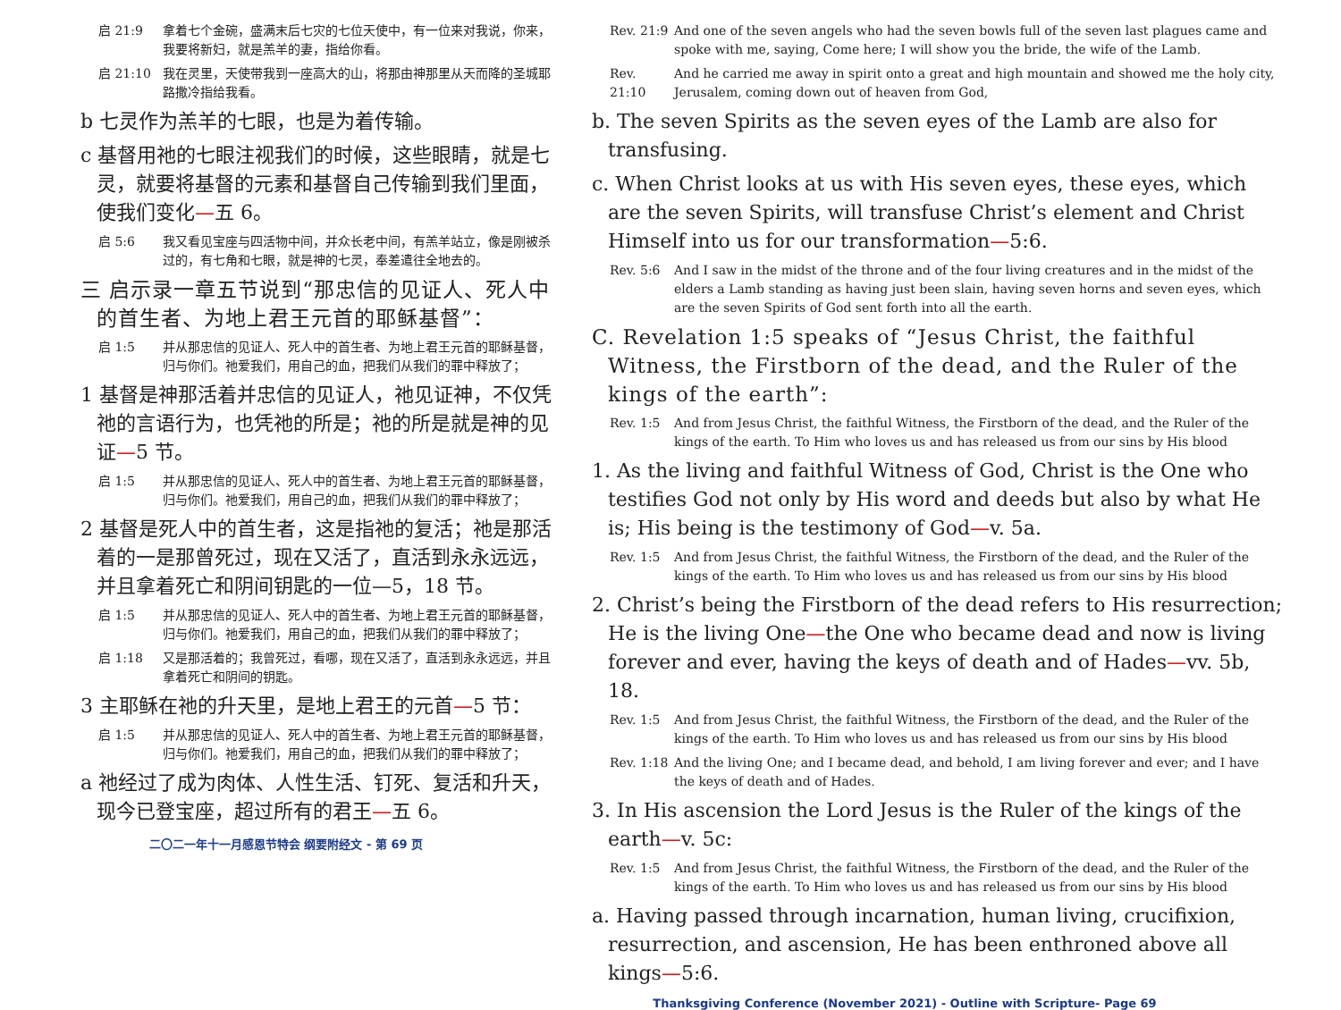启 21:9 拿着七个金碗，盛满末后七灾的七位天使中，有一位来对我说，你来，我要将新妇，就是羔羊的妻，指给你看。
启 21:10 我在灵里，天使带我到一座高大的山，将那由神那里从天而降的圣城耶路撒冷指给我看。
b 七灵作为羔羊的七眼，也是为着传输。
c 基督用祂的七眼注视我们的时候，这些眼睛，就是七灵，就要将基督的元素和基督自己传输到我们里面，使我们变化—五 6。
启 5:6 我又看见宝座与四活物中间，并众长老中间，有羔羊站立，像是刚被杀过的，有七角和七眼，就是神的七灵，奉差遣往全地去的。
三 启示录一章五节说到“那忠信的见证人、死人中的首生者、为地上君王元首的耶稣基督”：
启 1:5 并从那忠信的见证人、死人中的首生者、为地上君王元首的耶稣基督，归与你们。祂爱我们，用自己的血，把我们从我们的罪中释放了；
1 基督是神那活着并忠信的见证人，祂见证神，不仅凭祂的言语行为，也凭祂的所是；祂的所是就是神的见证—5 节。
启 1:5 并从那忠信的见证人、死人中的首生者、为地上君王元首的耶稣基督，归与你们。祂爱我们，用自己的血，把我们从我们的罪中释放了；
2 基督是死人中的首生者，这是指祂的复活；祂是那活着的一是那曾死过，现在又活了，直活到永永远远，并且拿着死亡和阴间钥匙的一位—5，18 节。
启 1:5 并从那忠信的见证人、死人中的首生者、为地上君王元首的耶稣基督，归与你们。祂爱我们，用自己的血，把我们从我们的罪中释放了；
启 1:18 又是那活着的；我曾死过，看哪，现在又活了，直活到永永远远，并且拿着死亡和阴间的钥匙。
3 主耶稣在祂的升天里，是地上君王的元首—5 节：
启 1:5 并从那忠信的见证人、死人中的首生者、为地上君王元首的耶稣基督，归与你们。祂爱我们，用自己的血，把我们从我们的罪中释放了；
a 祂经过了成为肉体、人性生活、钉死、复活和升天，现今已登宝座，超过所有的君王—五 6。
二〇二一年十一月感恩节特会 纲要附经文 - 第 69 页
Rev. 21:9 And one of the seven angels who had the seven bowls full of the seven last plagues came and spoke with me, saying, Come here; I will show you the bride, the wife of the Lamb.
Rev. 21:10 And he carried me away in spirit onto a great and high mountain and showed me the holy city, Jerusalem, coming down out of heaven from God,
b. The seven Spirits as the seven eyes of the Lamb are also for transfusing.
c. When Christ looks at us with His seven eyes, these eyes, which are the seven Spirits, will transfuse Christ’s element and Christ Himself into us for our transformation—5:6.
Rev. 5:6 And I saw in the midst of the throne and of the four living creatures and in the midst of the elders a Lamb standing as having just been slain, having seven horns and seven eyes, which are the seven Spirits of God sent forth into all the earth.
C. Revelation 1:5 speaks of “Jesus Christ, the faithful Witness, the Firstborn of the dead, and the Ruler of the kings of the earth”:
Rev. 1:5 And from Jesus Christ, the faithful Witness, the Firstborn of the dead, and the Ruler of the kings of the earth. To Him who loves us and has released us from our sins by His blood
1. As the living and faithful Witness of God, Christ is the One who testifies God not only by His word and deeds but also by what He is; His being is the testimony of God—v. 5a.
Rev. 1:5 And from Jesus Christ, the faithful Witness, the Firstborn of the dead, and the Ruler of the kings of the earth. To Him who loves us and has released us from our sins by His blood
2. Christ’s being the Firstborn of the dead refers to His resurrection; He is the living One—the One who became dead and now is living forever and ever, having the keys of death and of Hades—vv. 5b, 18.
Rev. 1:5 And from Jesus Christ, the faithful Witness, the Firstborn of the dead, and the Ruler of the kings of the earth. To Him who loves us and has released us from our sins by His blood
Rev. 1:18 And the living One; and I became dead, and behold, I am living forever and ever; and I have the keys of death and of Hades.
3. In His ascension the Lord Jesus is the Ruler of the kings of the earth—v. 5c:
Rev. 1:5 And from Jesus Christ, the faithful Witness, the Firstborn of the dead, and the Ruler of the kings of the earth. To Him who loves us and has released us from our sins by His blood
a. Having passed through incarnation, human living, crucifixion, resurrection, and ascension, He has been enthroned above all kings—5:6.
Thanksgiving Conference (November 2021) - Outline with Scripture- Page 69